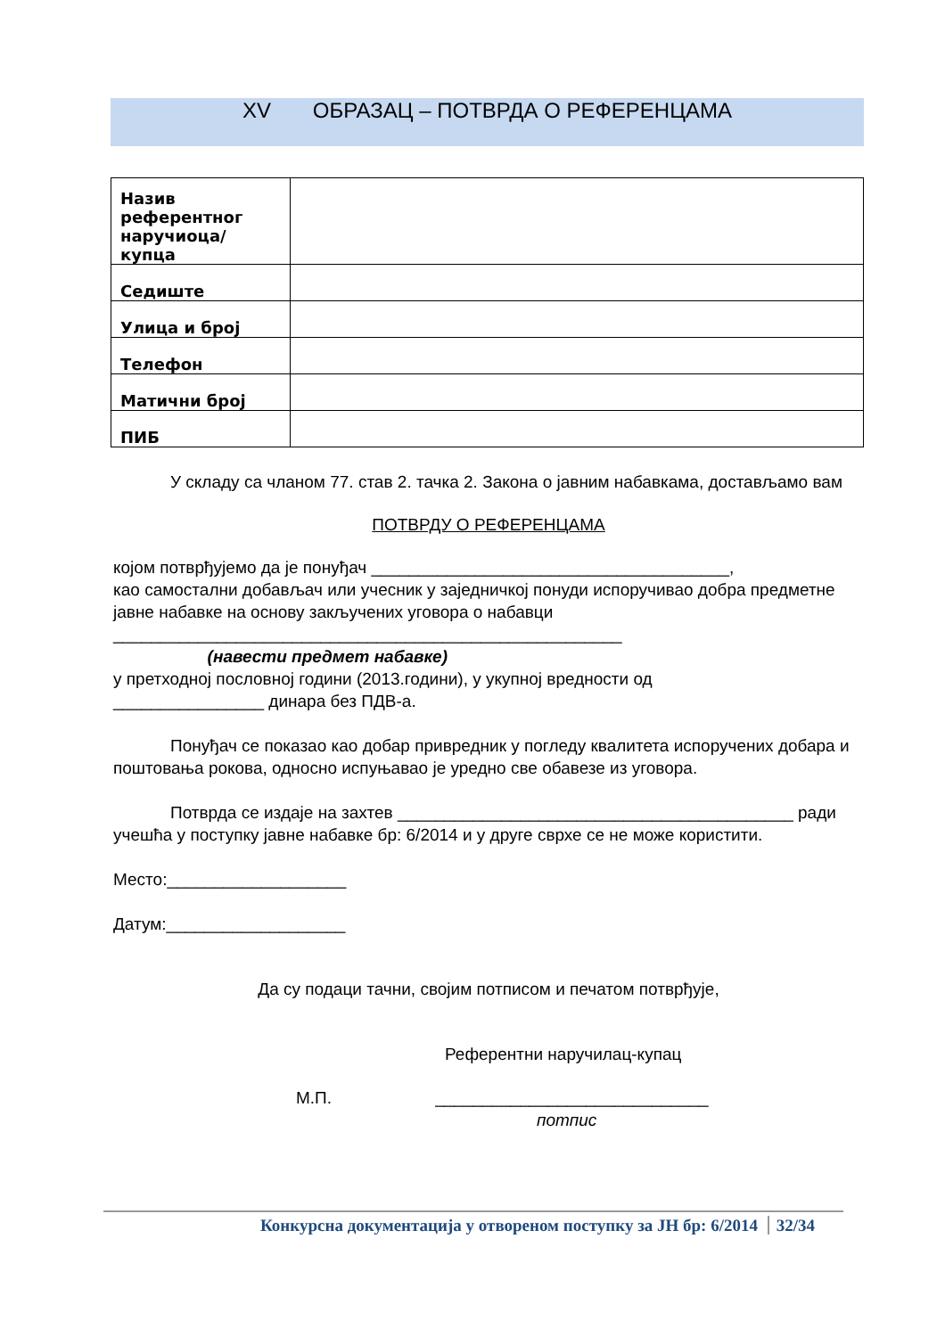XV ОБРАЗАЦ – ПОТВРДА О РЕФЕРЕНЦАМА
| Назив референтног наручиоца/купца | |
| Седиште | |
| Улица и број | |
| Телефон | |
| Матични број | |
| ПИБ | |
У складу са чланом 77. став 2. тачка 2. Закона о јавним набавкама, достављамо вам
ПОТВРДУ О РЕФЕРЕНЦАМА
којом потврђујемо да је понуђач ______________________________________,
као самостални добављач или учесник у заједничкој понуди испоручивао добра предметне јавне набавке на основу закључених уговора о набавци
______________________________________________________
(навести предмет набавке)
у претходној пословној години (2013.години), у укупној вредности од
________________ динара без ПДВ-а.
Понуђач се показао као добар привредник у погледу квалитета испоручених добара и поштовања рокова, односно испуњавао је уредно све обавезе из уговора.
Потврда се издаје на захтев __________________________________________ ради учешћа у поступку јавне набавке бр: 6/2014 и у друге сврхе се не може користити.
Место:___________________
Датум:___________________
Да су подаци тачни, својим потписом и печатом потврђује,
Референтни наручилац-купац
М.П. _____________________________
потпис
Конкурсна документација у отвореном поступку за ЈН бр: 6/2014 32/34